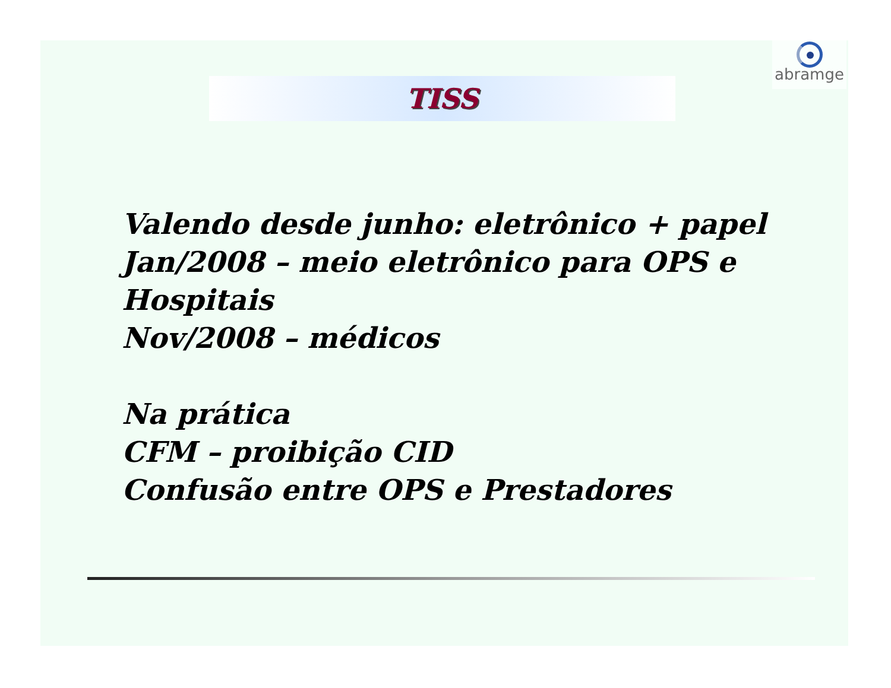abramge
TISS
Valendo desde junho: eletrônico + papel
Jan/2008 – meio eletrônico para OPS e
Hospitais
Nov/2008 – médicos
Na prática
CFM – proibição CID
Confusão entre OPS e Prestadores